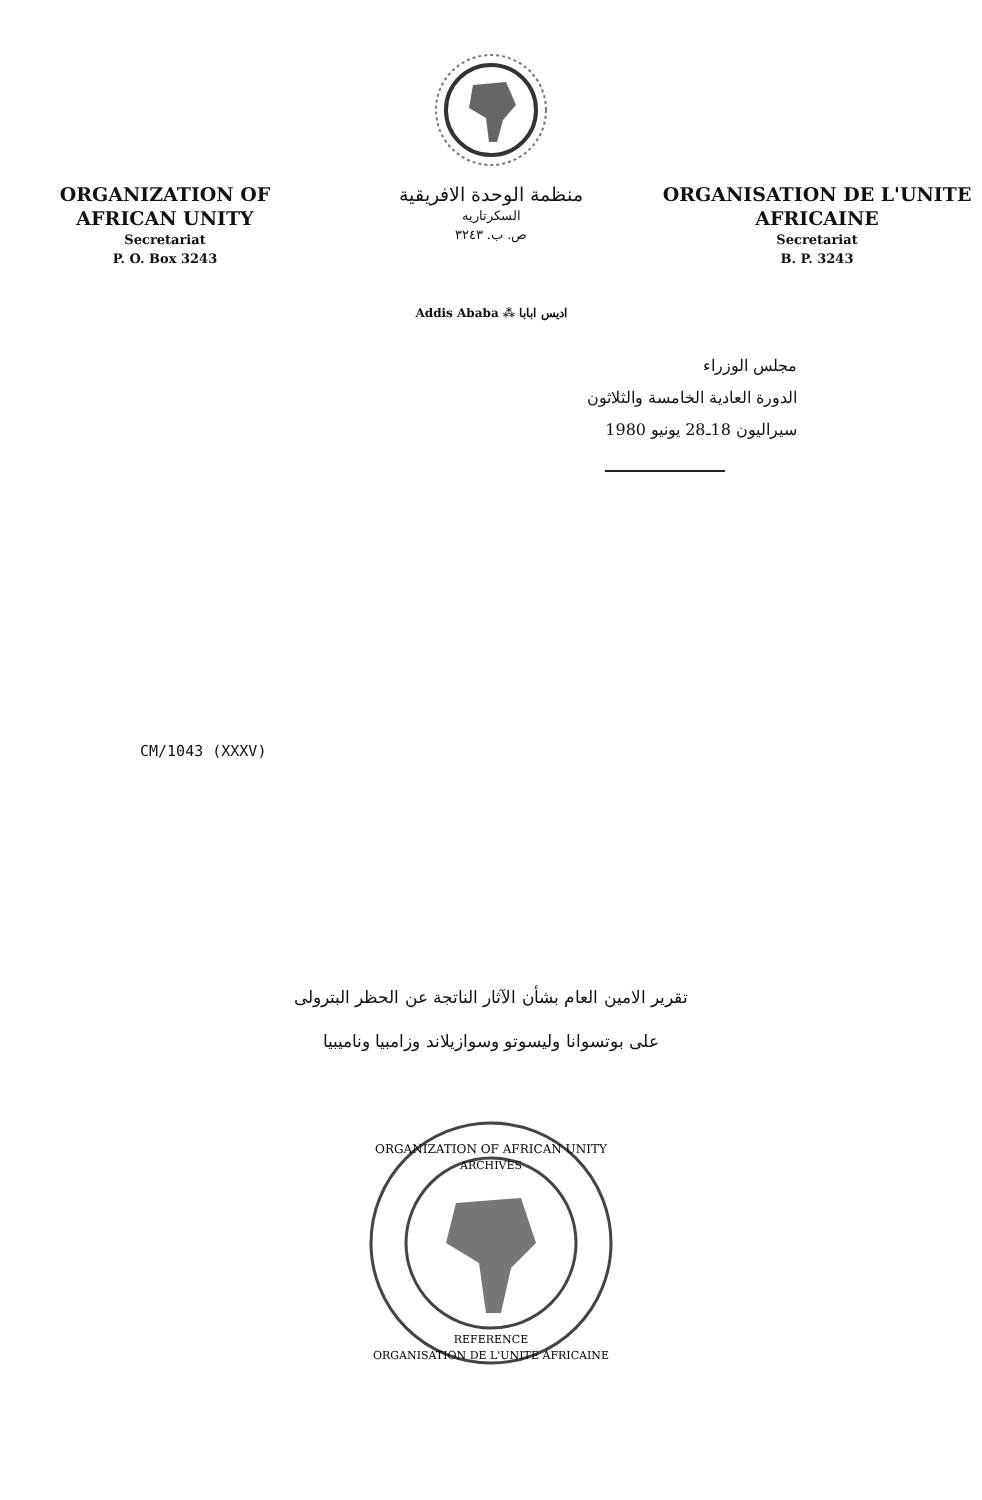ORGANIZATION OF
AFRICAN UNITY
Secretariat
P. O. Box 3243
منظمة الوحدة الافريقية
السكرتاريه
ص. ب. ٣٢٤٣
ORGANISATION DE L'UNITE
AFRICAINE
Secretariat
B. P. 3243
Addis Ababa ⁂ اديس ابابا
مجلس الوزراء
الدورة العادية الخامسة والثلاثون
سيراليون 18ـ28 يونيو 1980
CM/1043 (XXXV)
تقرير الامين العام بشأن الآثار الناتجة عن الحظر البترولى
على بوتسوانا وليسوتو وسوازيلاند وزامبيا وناميبيا
ORGANIZATION OF AFRICAN UNITY
ARCHIVES
REFERENCE
ORGANISATION DE L'UNITE AFRICAINE